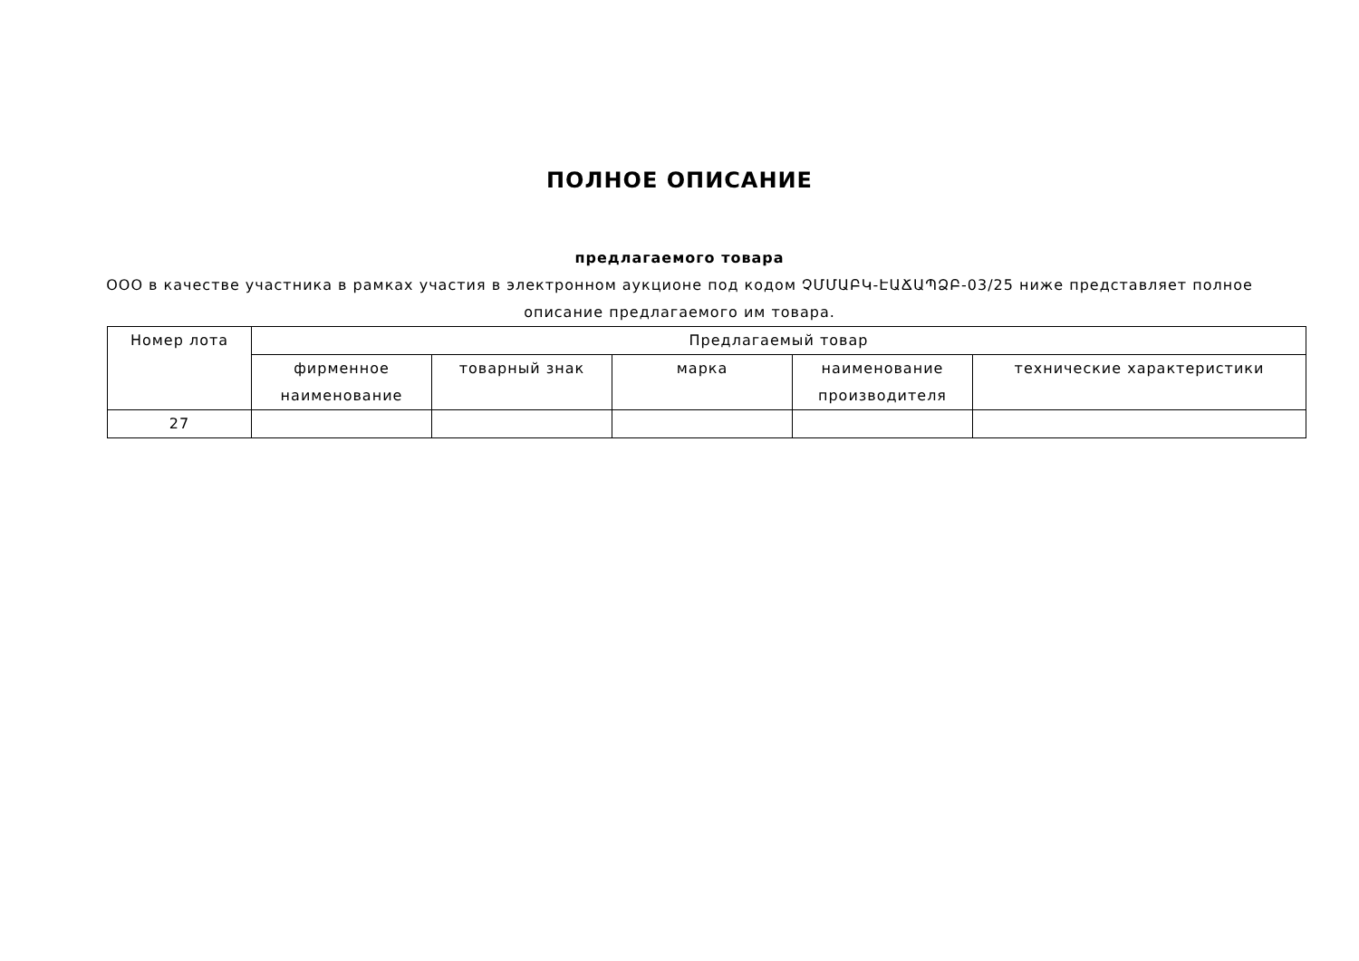ПОЛНОЕ ОПИСАНИЕ
предлагаемого товара
ООО в качестве участника в рамках участия в электронном аукционе под кодом ՉՄՄԱԲԿ-ԷԱՃԱՊՁԲ-03/25 ниже представляет полное описание предлагаемого им товара.
| Номер лота | Предлагаемый товар | | | | |
| --- | --- | --- | --- | --- | --- |
| | фирменное наименование | товарный знак | марка | наименование производителя | технические характеристики |
| 27 | | | | | |